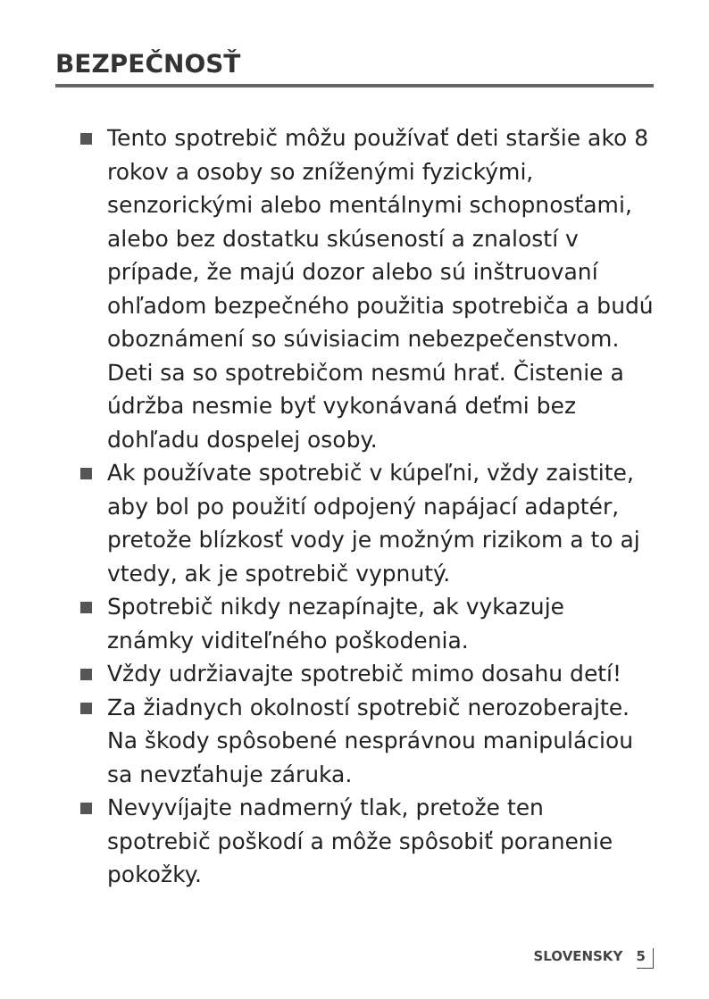BEZPEČNOSŤ
Tento spotrebič môžu používať deti staršie ako 8 rokov a osoby so zníženými fyzickými, senzorickými alebo mentálnymi schopnosťami, alebo bez dostatku skúseností a znalostí v prípade, že majú dozor alebo sú inštruovaní ohľadom bezpečného použitia spotrebiča a budú oboznámení so súvisiacim nebezpečenstvom. Deti sa so spotrebičom nesmú hrať. Čistenie a údržba nesmie byť vykonávaná deťmi bez dohľadu dospelej osoby.
Ak používate spotrebič v kúpeľni, vždy zaistite, aby bol po použití odpojený napájací adaptér, pretože blízkosť vody je možným rizikom a to aj vtedy, ak je spotrebič vypnutý.
Spotrebič nikdy nezapínajte, ak vykazuje známky viditeľného poškodenia.
Vždy udržiavajte spotrebič mimo dosahu detí!
Za žiadnych okolností spotrebič nerozoberajte. Na škody spôsobené nesprávnou manipuláciou sa nevzťahuje záruka.
Nevyvíjajte nadmerný tlak, pretože ten spotrebič poškodí a môže spôsobiť poranenie pokožky.
SLOVENSKY 5